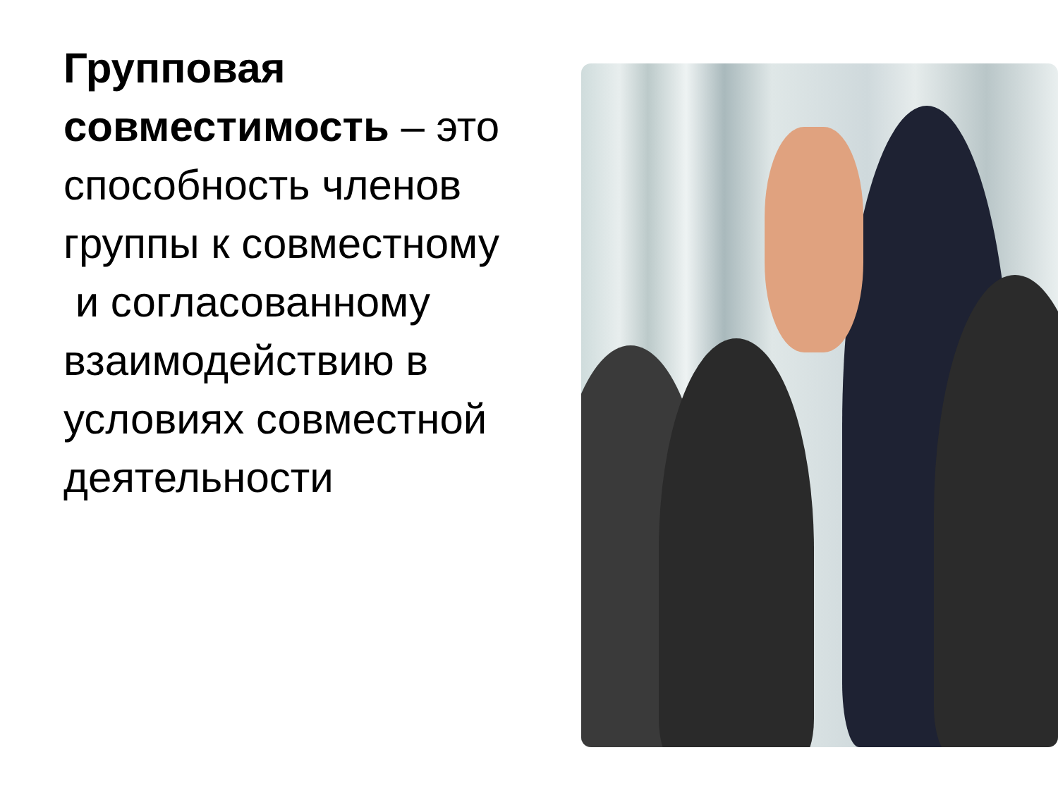Групповая совместимость – это способность членов группы к совместному и согласованному взаимодействию в условиях совместной деятельности